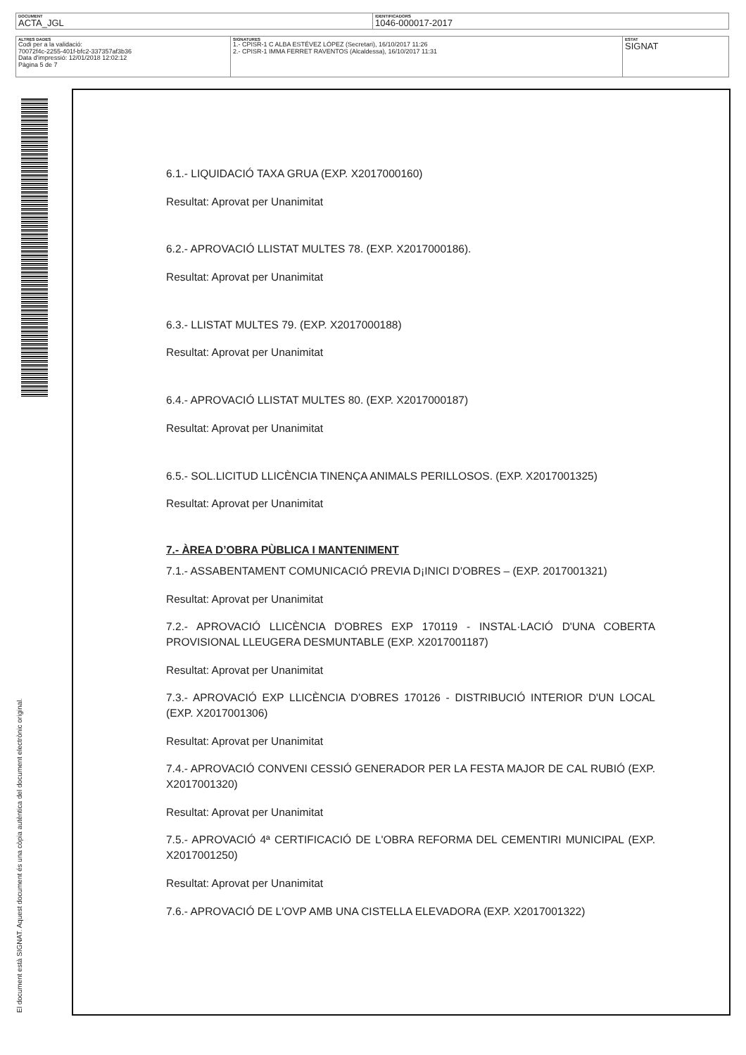| DOCUMENT ACTA_JGL | IDENTIFICADORS 1046-000017-2017 |
| ALTRES DADES Codi per a la validació: 70072f4c-2255-401f-bfc2-337357af3b36 Data d'impressió: 12/01/2018 12:02:12 Pàgina 5 de 7 | SIGNATURES 1.- CPISR-1 C ALBA ESTÉVEZ LÓPEZ (Secretari), 16/10/2017 11:26 2.- CPISR-1 IMMA FERRET RAVENTOS (Alcaldessa), 16/10/2017 11:31 | ESTAT SIGNAT |
El document està SIGNAT. Aquest document és una còpia autèntica del document electrònic original.
6.1.- LIQUIDACIÓ TAXA GRUA (EXP. X2017000160)
Resultat: Aprovat per Unanimitat
6.2.- APROVACIÓ LLISTAT MULTES 78. (EXP. X2017000186).
Resultat: Aprovat per Unanimitat
6.3.- LLISTAT MULTES 79. (EXP. X2017000188)
Resultat: Aprovat per Unanimitat
6.4.- APROVACIÓ LLISTAT MULTES 80. (EXP. X2017000187)
Resultat: Aprovat per Unanimitat
6.5.- SOL.LICITUD LLICÈNCIA TINENÇA ANIMALS PERILLOSOS. (EXP. X2017001325)
Resultat: Aprovat per Unanimitat
7.- ÀREA D’OBRA PÙBLICA I MANTENIMENT
7.1.- ASSABENTAMENT COMUNICACIÓ PREVIA D¡INICI D'OBRES – (EXP. 2017001321)
Resultat: Aprovat per Unanimitat
7.2.- APROVACIÓ LLICÈNCIA D'OBRES EXP 170119 - INSTAL·LACIÓ D'UNA COBERTA PROVISIONAL LLEUGERA DESMUNTABLE (EXP. X2017001187)
Resultat: Aprovat per Unanimitat
7.3.- APROVACIÓ EXP LLICÈNCIA D'OBRES 170126 - DISTRIBUCIÓ INTERIOR D'UN LOCAL (EXP. X2017001306)
Resultat: Aprovat per Unanimitat
7.4.- APROVACIÓ CONVENI CESSIÓ GENERADOR PER LA FESTA MAJOR DE CAL RUBIÓ (EXP. X2017001320)
Resultat: Aprovat per Unanimitat
7.5.- APROVACIÓ 4ª CERTIFICACIÓ DE L'OBRA REFORMA DEL CEMENTIRI MUNICIPAL (EXP. X2017001250)
Resultat: Aprovat per Unanimitat
7.6.- APROVACIÓ DE L'OVP AMB UNA CISTELLA ELEVADORA (EXP. X2017001322)